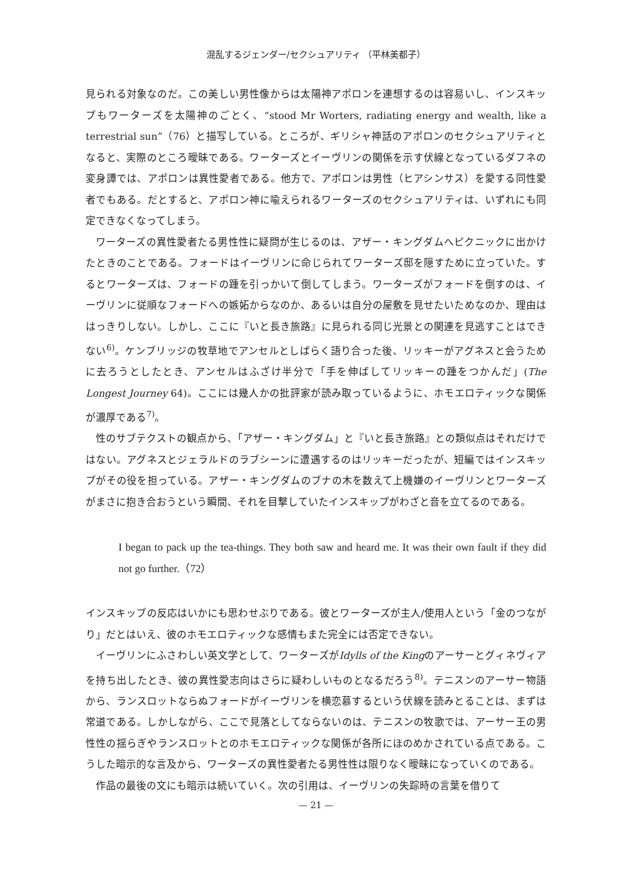混乱するジェンダー/セクシュアリティ （平林美都子）
見られる対象なのだ。この美しい男性像からは太陽神アポロンを連想するのは容易いし、インスキップもワーターズを太陽神のごとく、“stood Mr Worters, radiating energy and wealth, like a terrestrial sun”（76）と描写している。ところが、ギリシャ神話のアポロンのセクシュアリティとなると、実際のところ曖昧である。ワーターズとイーヴリンの関係を示す伏線となっているダフネの変身譚では、アポロンは異性愛者である。他方で、アポロンは男性（ヒアシンサス）を愛する同性愛者でもある。だとすると、アポロン神に喩えられるワーターズのセクシュアリティは、いずれにも同定できなくなってしまう。
ワーターズの異性愛者たる男性性に疑問が生じるのは、アザー・キングダムへピクニックに出かけたときのことである。フォードはイーヴリンに命じられてワーターズ邸を隠すために立っていた。するとワーターズは、フォードの踵を引っかいて倒してしまう。ワーターズがフォードを倒すのは、イーヴリンに従順なフォードへの嫉妬からなのか、あるいは自分の屋敷を見せたいためなのか、理由ははっきりしない。しかし、ここに『いと長き旅路』に見られる同じ光景との関連を見逃すことはできない<sup>6)</sup>。ケンブリッジの牧草地でアンセルとしばらく語り合った後、リッキーがアグネスと会うために去ろうとしたとき、アンセルはふざけ半分で「手を伸ばしてリッキーの踵をつかんだ」(The Longest Journey 64)。ここには幾人かの批評家が読み取っているように、ホモエロティックな関係が濃厚である<sup>7)</sup>。
性のサブテクストの観点から、「アザー・キングダム」と『いと長き旅路』との類似点はそれだけではない。アグネスとジェラルドのラブシーンに遭遇するのはリッキーだったが、短編ではインスキップがその役を担っている。アザー・キングダムのブナの木を数えて上機嫌のイーヴリンとワーターズがまさに抱き合おうという瞬間、それを目撃していたインスキップがわざと音を立てるのである。
I began to pack up the tea-things. They both saw and heard me. It was their own fault if they did not go further.（72）
インスキップの反応はいかにも思わせぶりである。彼とワーターズが主人/使用人という「金のつながり」だとはいえ、彼のホモエロティックな感情もまた完全には否定できない。
イーヴリンにふさわしい英文学として、ワーターズがIdylls of the Kingのアーサーとグィネヴィアを持ち出したとき、彼の異性愛志向はさらに疑わしいものとなるだろう<sup>8)</sup>。テニスンのアーサー物語から、ランスロットならぬフォードがイーヴリンを横恋慕するという伏線を読みとることは、まずは常道である。しかしながら、ここで見落としてならないのは、テニスンの牧歌では、アーサー王の男性性の揺らぎやランスロットとのホモエロティックな関係が各所にほのめかされている点である。こうした暗示的な言及から、ワーターズの異性愛者たる男性性は限りなく曖昧になっていくのである。
作品の最後の文にも暗示は続いていく。次の引用は、イーヴリンの失踪時の言葉を借りて
— 21 —